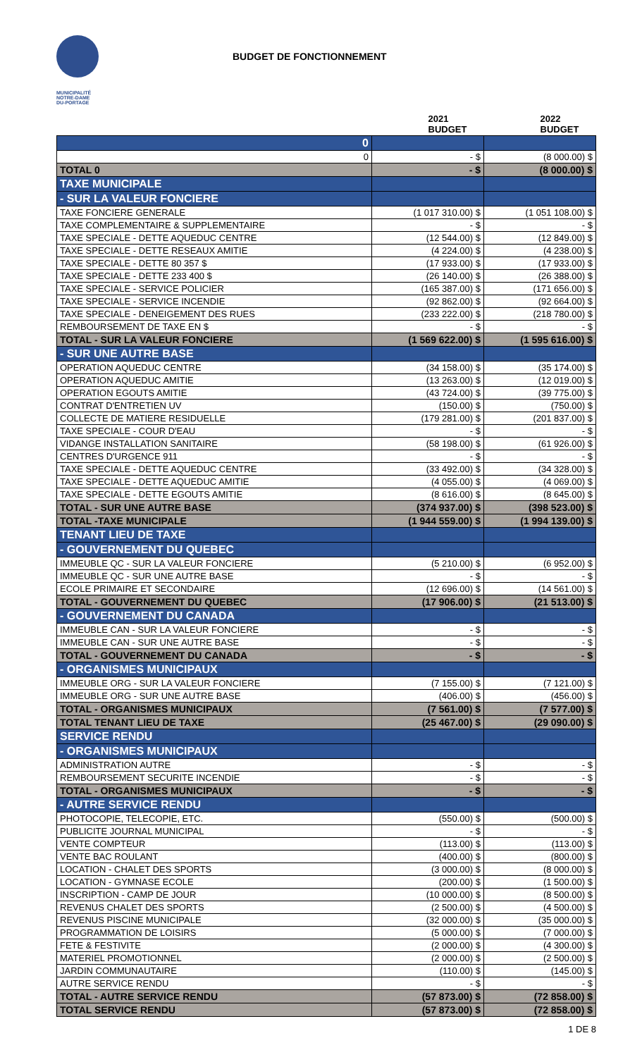MUNICIPALITÉ
NOTRE-DAME
DU-PORTAGE
BUDGET DE FONCTIONNEMENT
| | 2021 BUDGET | 2022 BUDGET |
| --- | --- | --- |
| 0 | | |
| 0 | - $ | (8 000.00) $ |
| TOTAL 0 | - $ | (8 000.00) $ |
| TAXE MUNICIPALE | | |
| - SUR LA VALEUR FONCIERE | | |
| TAXE FONCIERE GENERALE | (1 017 310.00) $ | (1 051 108.00) $ |
| TAXE COMPLEMENTAIRE & SUPPLEMENTAIRE | - $ | - $ |
| TAXE SPECIALE - DETTE AQUEDUC CENTRE | (12 544.00) $ | (12 849.00) $ |
| TAXE SPECIALE - DETTE RESEAUX AMITIE | (4 224.00) $ | (4 238.00) $ |
| TAXE SPECIALE - DETTE 80 357 $ | (17 933.00) $ | (17 933.00) $ |
| TAXE SPECIALE - DETTE 233 400 $ | (26 140.00) $ | (26 388.00) $ |
| TAXE SPECIALE - SERVICE POLICIER | (165 387.00) $ | (171 656.00) $ |
| TAXE SPECIALE - SERVICE INCENDIE | (92 862.00) $ | (92 664.00) $ |
| TAXE SPECIALE - DENEIGEMENT DES RUES | (233 222.00) $ | (218 780.00) $ |
| REMBOURSEMENT DE TAXE EN $ | - $ | - $ |
| TOTAL - SUR LA VALEUR FONCIERE | (1 569 622.00) $ | (1 595 616.00) $ |
| - SUR UNE AUTRE BASE | | |
| OPERATION AQUEDUC CENTRE | (34 158.00) $ | (35 174.00) $ |
| OPERATION AQUEDUC AMITIE | (13 263.00) $ | (12 019.00) $ |
| OPERATION EGOUTS AMITIE | (43 724.00) $ | (39 775.00) $ |
| CONTRAT D'ENTRETIEN UV | (150.00) $ | (750.00) $ |
| COLLECTE DE MATIERE RESIDUELLE | (179 281.00) $ | (201 837.00) $ |
| TAXE SPECIALE - COUR D'EAU | - $ | - $ |
| VIDANGE INSTALLATION SANITAIRE | (58 198.00) $ | (61 926.00) $ |
| CENTRES D'URGENCE 911 | - $ | - $ |
| TAXE SPECIALE - DETTE AQUEDUC CENTRE | (33 492.00) $ | (34 328.00) $ |
| TAXE SPECIALE - DETTE AQUEDUC AMITIE | (4 055.00) $ | (4 069.00) $ |
| TAXE SPECIALE - DETTE EGOUTS AMITIE | (8 616.00) $ | (8 645.00) $ |
| TOTAL - SUR UNE AUTRE BASE | (374 937.00) $ | (398 523.00) $ |
| TOTAL -TAXE MUNICIPALE | (1 944 559.00) $ | (1 994 139.00) $ |
| TENANT LIEU DE TAXE | | |
| - GOUVERNEMENT DU QUEBEC | | |
| IMMEUBLE QC - SUR LA VALEUR FONCIERE | (5 210.00) $ | (6 952.00) $ |
| IMMEUBLE QC - SUR UNE AUTRE BASE | - $ | - $ |
| ECOLE PRIMAIRE ET SECONDAIRE | (12 696.00) $ | (14 561.00) $ |
| TOTAL - GOUVERNEMENT DU QUEBEC | (17 906.00) $ | (21 513.00) $ |
| - GOUVERNEMENT DU CANADA | | |
| IMMEUBLE CAN - SUR LA VALEUR FONCIERE | - $ | - $ |
| IMMEUBLE CAN - SUR UNE AUTRE BASE | - $ | - $ |
| TOTAL - GOUVERNEMENT DU CANADA | - $ | - $ |
| - ORGANISMES MUNICIPAUX | | |
| IMMEUBLE ORG - SUR LA VALEUR FONCIERE | (7 155.00) $ | (7 121.00) $ |
| IMMEUBLE ORG - SUR UNE AUTRE BASE | (406.00) $ | (456.00) $ |
| TOTAL - ORGANISMES MUNICIPAUX | (7 561.00) $ | (7 577.00) $ |
| TOTAL TENANT LIEU DE TAXE | (25 467.00) $ | (29 090.00) $ |
| SERVICE RENDU | | |
| - ORGANISMES MUNICIPAUX | | |
| ADMINISTRATION AUTRE | - $ | - $ |
| REMBOURSEMENT SECURITE INCENDIE | - $ | - $ |
| TOTAL - ORGANISMES MUNICIPAUX | - $ | - $ |
| - AUTRE SERVICE RENDU | | |
| PHOTOCOPIE, TELECOPIE, ETC. | (550.00) $ | (500.00) $ |
| PUBLICITE JOURNAL MUNICIPAL | - $ | - $ |
| VENTE COMPTEUR | (113.00) $ | (113.00) $ |
| VENTE BAC ROULANT | (400.00) $ | (800.00) $ |
| LOCATION - CHALET DES SPORTS | (3 000.00) $ | (8 000.00) $ |
| LOCATION - GYMNASE ECOLE | (200.00) $ | (1 500.00) $ |
| INSCRIPTION - CAMP DE JOUR | (10 000.00) $ | (8 500.00) $ |
| REVENUS CHALET DES SPORTS | (2 500.00) $ | (4 500.00) $ |
| REVENUS PISCINE MUNICIPALE | (32 000.00) $ | (35 000.00) $ |
| PROGRAMMATION DE LOISIRS | (5 000.00) $ | (7 000.00) $ |
| FETE & FESTIVITE | (2 000.00) $ | (4 300.00) $ |
| MATERIEL PROMOTIONNEL | (2 000.00) $ | (2 500.00) $ |
| JARDIN COMMUNAUTAIRE | (110.00) $ | (145.00) $ |
| AUTRE SERVICE RENDU | - $ | - $ |
| TOTAL - AUTRE SERVICE RENDU | (57 873.00) $ | (72 858.00) $ |
| TOTAL SERVICE RENDU | (57 873.00) $ | (72 858.00) $ |
1 DE 8